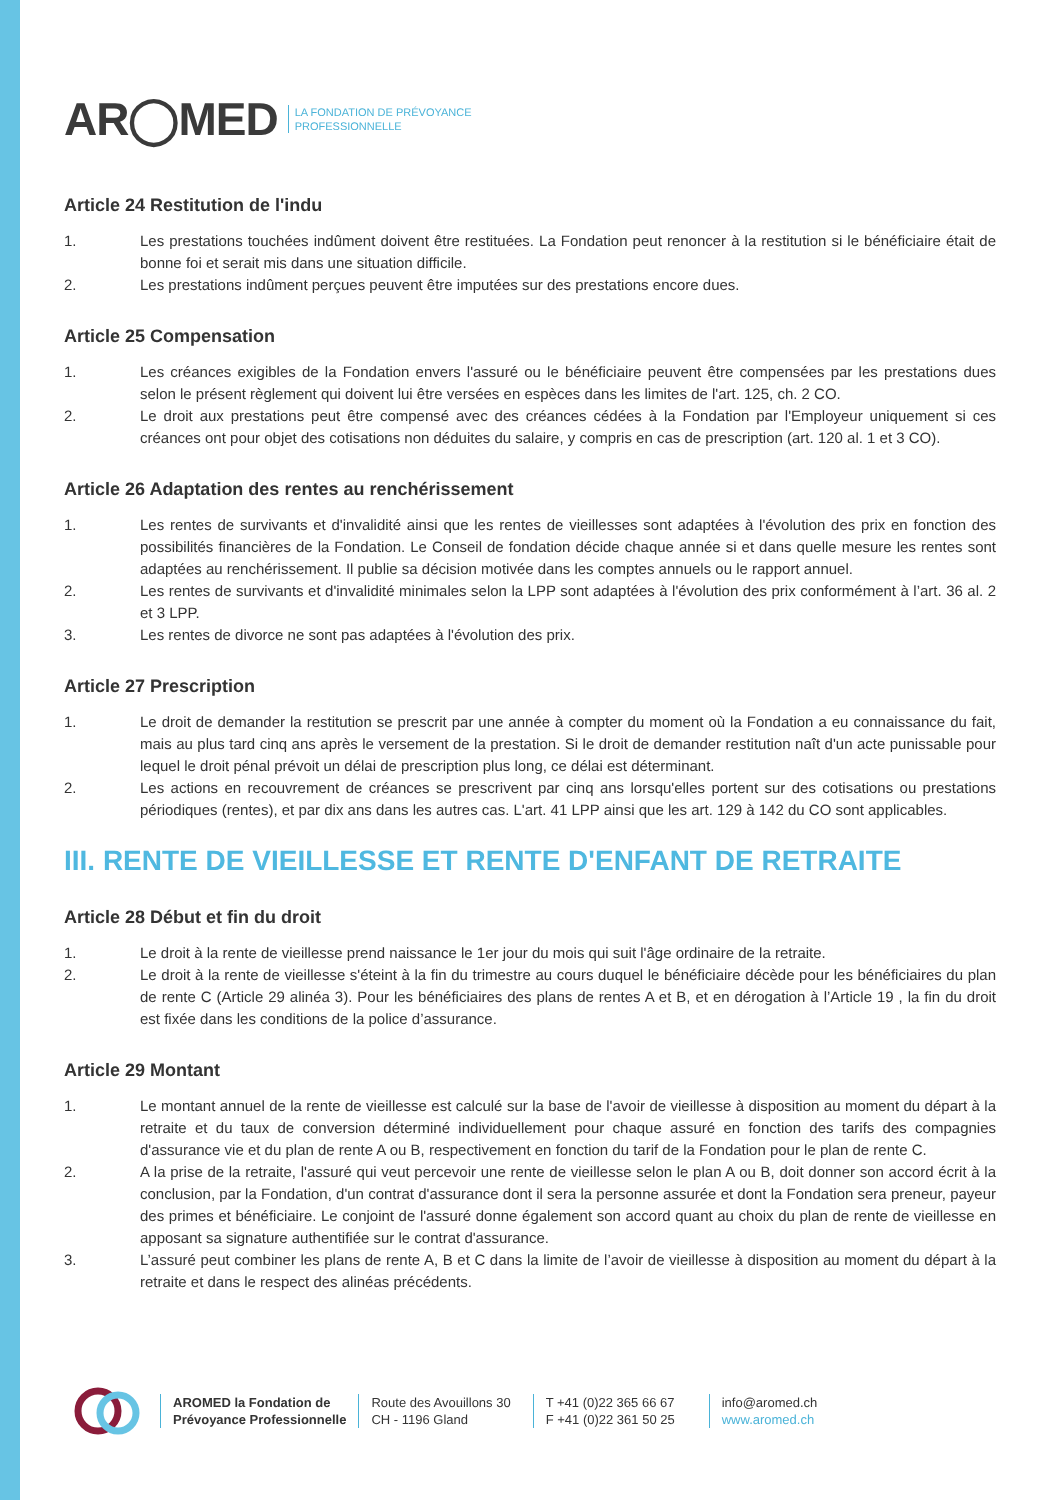AR◯MED LA FONDATION DE PRÉVOYANCE
PROFESSIONNELLE
Article 24 Restitution de l'indu
1. Les prestations touchées indûment doivent être restituées. La Fondation peut renoncer à la restitution si le bénéficiaire était de bonne foi et serait mis dans une situation difficile.
2. Les prestations indûment perçues peuvent être imputées sur des prestations encore dues.
Article 25 Compensation
1. Les créances exigibles de la Fondation envers l'assuré ou le bénéficiaire peuvent être compensées par les prestations dues selon le présent règlement qui doivent lui être versées en espèces dans les limites de l'art. 125, ch. 2 CO.
2. Le droit aux prestations peut être compensé avec des créances cédées à la Fondation par l'Employeur uniquement si ces créances ont pour objet des cotisations non déduites du salaire, y compris en cas de prescription (art. 120 al. 1 et 3 CO).
Article 26 Adaptation des rentes au renchérissement
1. Les rentes de survivants et d'invalidité ainsi que les rentes de vieillesses sont adaptées à l'évolution des prix en fonction des possibilités financières de la Fondation. Le Conseil de fondation décide chaque année si et dans quelle mesure les rentes sont adaptées au renchérissement. Il publie sa décision motivée dans les comptes annuels ou le rapport annuel.
2. Les rentes de survivants et d'invalidité minimales selon la LPP sont adaptées à l'évolution des prix conformément à l’art. 36 al. 2 et 3 LPP.
3. Les rentes de divorce ne sont pas adaptées à l'évolution des prix.
Article 27 Prescription
1. Le droit de demander la restitution se prescrit par une année à compter du moment où la Fondation a eu connaissance du fait, mais au plus tard cinq ans après le versement de la prestation. Si le droit de demander restitution naît d'un acte punissable pour lequel le droit pénal prévoit un délai de prescription plus long, ce délai est déterminant.
2. Les actions en recouvrement de créances se prescrivent par cinq ans lorsqu'elles portent sur des cotisations ou prestations périodiques (rentes), et par dix ans dans les autres cas. L'art. 41 LPP ainsi que les art. 129 à 142 du CO sont applicables.
III. RENTE DE VIEILLESSE ET RENTE D'ENFANT DE RETRAITE
Article 28 Début et fin du droit
1. Le droit à la rente de vieillesse prend naissance le 1er jour du mois qui suit l'âge ordinaire de la retraite.
2. Le droit à la rente de vieillesse s'éteint à la fin du trimestre au cours duquel le bénéficiaire décède pour les bénéficiaires du plan de rente C (Article 29 alinéa 3). Pour les bénéficiaires des plans de rentes A et B, et en dérogation à l’Article 19 , la fin du droit est fixée dans les conditions de la police d’assurance.
Article 29 Montant
1. Le montant annuel de la rente de vieillesse est calculé sur la base de l'avoir de vieillesse à disposition au moment du départ à la retraite et du taux de conversion déterminé individuellement pour chaque assuré en fonction des tarifs des compagnies d'assurance vie et du plan de rente A ou B, respectivement en fonction du tarif de la Fondation pour le plan de rente C.
2. A la prise de la retraite, l'assuré qui veut percevoir une rente de vieillesse selon le plan A ou B, doit donner son accord écrit à la conclusion, par la Fondation, d'un contrat d'assurance dont il sera la personne assurée et dont la Fondation sera preneur, payeur des primes et bénéficiaire. Le conjoint de l'assuré donne également son accord quant au choix du plan de rente de vieillesse en apposant sa signature authentifiée sur le contrat d'assurance.
3. L’assuré peut combiner les plans de rente A, B et C dans la limite de l’avoir de vieillesse à disposition au moment du départ à la retraite et dans le respect des alinéas précédents.
AROMED la Fondation de
Prévoyance Professionnelle
Route des Avouillons 30
CH - 1196 Gland
T +41 (0)22 365 66 67
F +41 (0)22 361 50 25
info@aromed.ch
www.aromed.ch